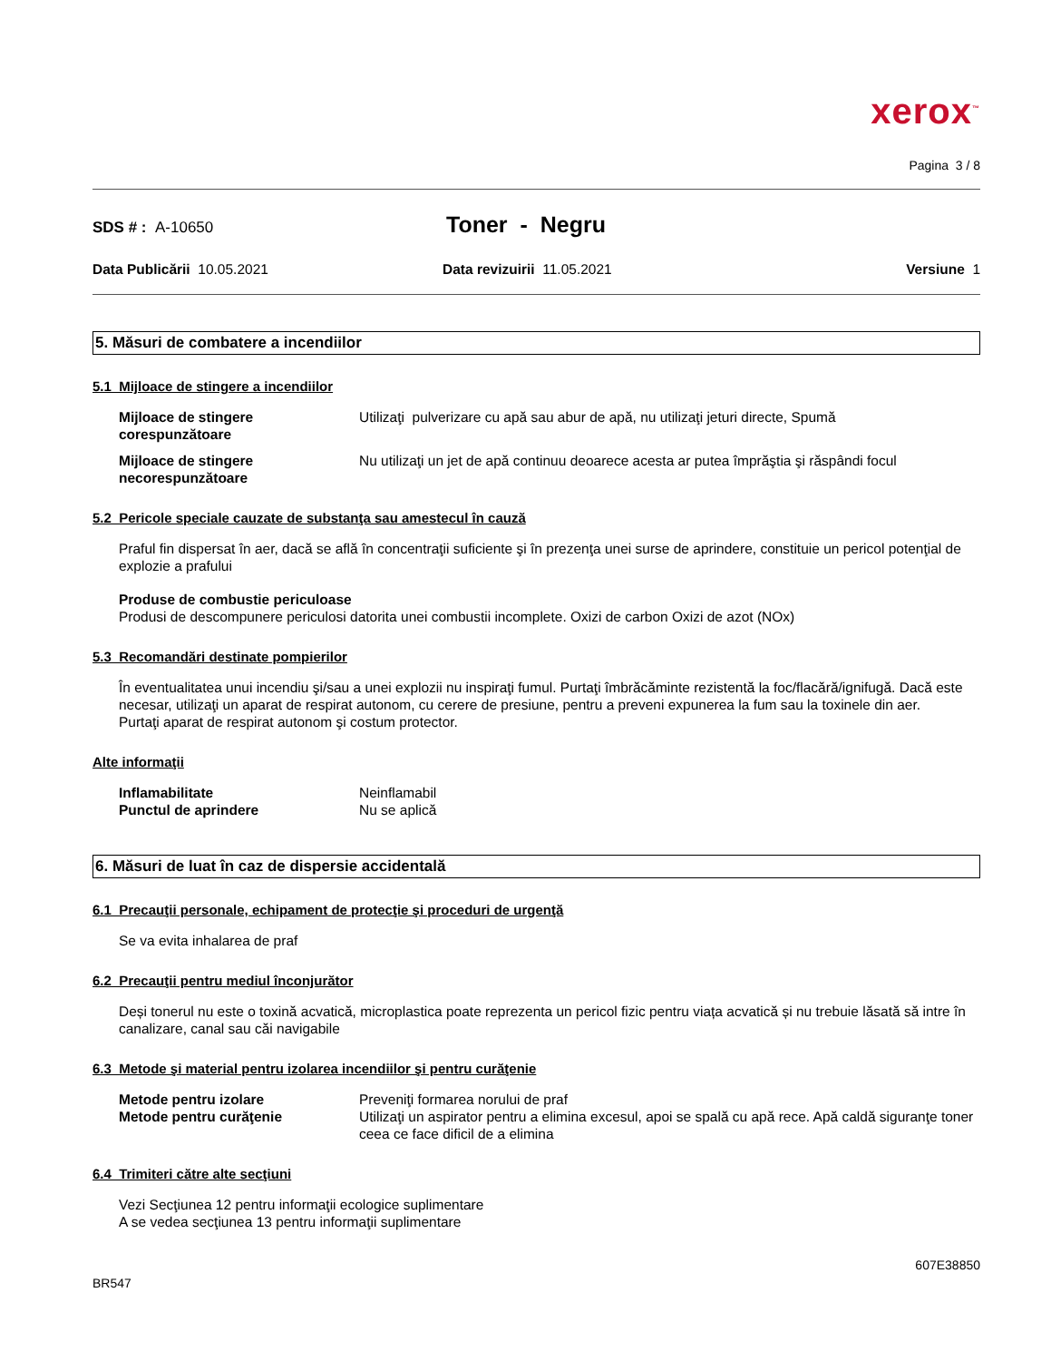xerox<sup>™</sup>
Pagina 3 / 8
SDS # : A-10650
Toner - Negru
Data Publicării 10.05.2021 Data revizuirii 11.05.2021 Versiune 1
5. Măsuri de combatere a incendiilor
5.1 Mijloace de stingere a incendiilor
Mijloace de stingere corespunzătoare Utilizaţi pulverizare cu apă sau abur de apă, nu utilizaţi jeturi directe, Spumă
Mijloace de stingere necorespunzătoare Nu utilizaţi un jet de apă continuu deoarece acesta ar putea împrăştia şi răspândi focul
5.2 Pericole speciale cauzate de substanţa sau amestecul în cauză
Praful fin dispersat în aer, dacă se află în concentraţii suficiente şi în prezenţa unei surse de aprindere, constituie un pericol potenţial de explozie a prafului
Produse de combustie periculoase
Produsi de descompunere periculosi datorita unei combustii incomplete. Oxizi de carbon Oxizi de azot (NOx)
5.3 Recomandări destinate pompierilor
În eventualitatea unui incendiu şi/sau a unei explozii nu inspiraţi fumul. Purtaţi îmbrăcăminte rezistentă la foc/flacără/ignifugă. Dacă este necesar, utilizaţi un aparat de respirat autonom, cu cerere de presiune, pentru a preveni expunerea la fum sau la toxinele din aer.
Purtaţi aparat de respirat autonom şi costum protector.
Alte informaţii
Inflamabilitate Neinflamabil
Punctul de aprindere Nu se aplică
6. Măsuri de luat în caz de dispersie accidentală
6.1 Precauţii personale, echipament de protecţie şi proceduri de urgenţă
Se va evita inhalarea de praf
6.2 Precauţii pentru mediul înconjurător
Deși tonerul nu este o toxină acvatică, microplastica poate reprezenta un pericol fizic pentru viața acvatică și nu trebuie lăsată să intre în canalizare, canal sau căi navigabile
6.3 Metode şi material pentru izolarea incendiilor şi pentru curăţenie
Metode pentru izolare Preveniţi formarea norului de praf
Metode pentru curăţenie Utilizaţi un aspirator pentru a elimina excesul, apoi se spală cu apă rece. Apă caldă siguranţe toner ceea ce face dificil de a elimina
6.4 Trimiteri către alte secţiuni
Vezi Secţiunea 12 pentru informaţii ecologice suplimentare
A se vedea secţiunea 13 pentru informaţii suplimentare
607E38850
BR547